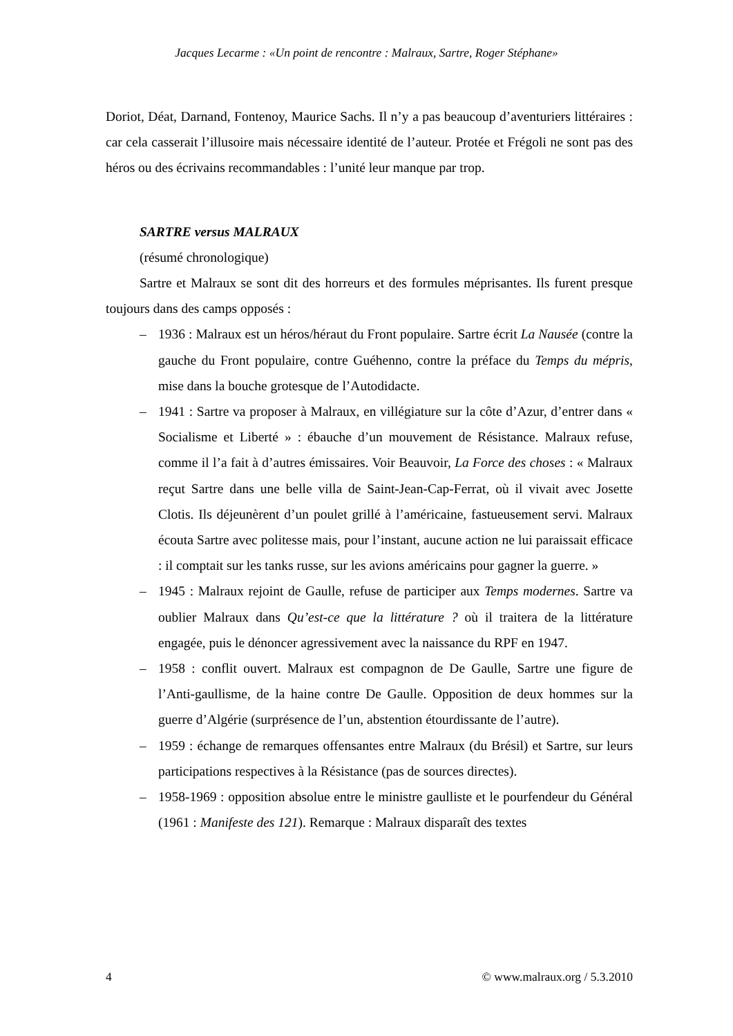Jacques Lecarme : «Un point de rencontre : Malraux, Sartre, Roger Stéphane»
Doriot, Déat, Darnand, Fontenoy, Maurice Sachs. Il n’y a pas beaucoup d’aventuriers littéraires : car cela casserait l’illusoire mais nécessaire identité de l’auteur. Protée et Frégoli ne sont pas des héros ou des écrivains recommandables : l’unité leur manque par trop.
SARTRE versus MALRAUX
(résumé chronologique)
Sartre et Malraux se sont dit des horreurs et des formules méprisantes. Ils furent presque toujours dans des camps opposés :
– 1936 : Malraux est un héros/héraut du Front populaire. Sartre écrit La Nausée (contre la gauche du Front populaire, contre Guéhenno, contre la préface du Temps du mépris, mise dans la bouche grotesque de l’Autodidacte.
– 1941 : Sartre va proposer à Malraux, en villégiature sur la côte d’Azur, d’entrer dans « Socialisme et Liberté » : ébauche d’un mouvement de Résistance. Malraux refuse, comme il l’a fait à d’autres émissaires. Voir Beauvoir, La Force des choses : « Malraux reçut Sartre dans une belle villa de Saint-Jean-Cap-Ferrat, où il vivait avec Josette Clotis. Ils déjeunèrent d’un poulet grillé à l’américaine, fastueusement servi. Malraux écouta Sartre avec politesse mais, pour l’instant, aucune action ne lui paraissait efficace : il comptait sur les tanks russe, sur les avions américains pour gagner la guerre. »
– 1945 : Malraux rejoint de Gaulle, refuse de participer aux Temps modernes. Sartre va oublier Malraux dans Qu’est-ce que la littérature ? où il traitera de la littérature engagée, puis le dénoncer agressivement avec la naissance du RPF en 1947.
– 1958 : conflit ouvert. Malraux est compagnon de De Gaulle, Sartre une figure de l’Anti-gaullisme, de la haine contre De Gaulle. Opposition de deux hommes sur la guerre d’Algérie (surprésence de l’un, abstention étourdissante de l’autre).
– 1959 : échange de remarques offensantes entre Malraux (du Brésil) et Sartre, sur leurs participations respectives à la Résistance (pas de sources directes).
– 1958-1969 : opposition absolue entre le ministre gaulliste et le pourfendeur du Général (1961 : Manifeste des 121). Remarque : Malraux disparaît des textes
4 © www.malraux.org / 5.3.2010